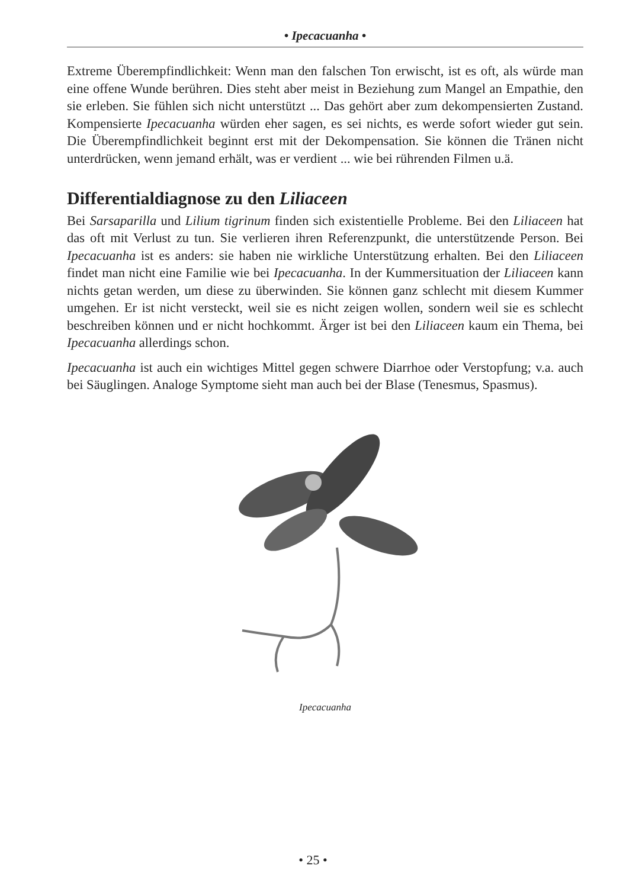• Ipecacuanha •
Extreme Überempfindlichkeit: Wenn man den falschen Ton erwischt, ist es oft, als würde man eine offene Wunde berühren. Dies steht aber meist in Beziehung zum Mangel an Empathie, den sie erleben. Sie fühlen sich nicht unterstützt ... Das gehört aber zum dekompensierten Zustand. Kompensierte Ipecacuanha würden eher sagen, es sei nichts, es werde sofort wieder gut sein. Die Überempfindlichkeit beginnt erst mit der Dekompensation. Sie können die Tränen nicht unterdrücken, wenn jemand erhält, was er verdient ... wie bei rührenden Filmen u.ä.
Differentialdiagnose zu den Liliaceen
Bei Sarsaparilla und Lilium tigrinum finden sich existentielle Probleme. Bei den Liliaceen hat das oft mit Verlust zu tun. Sie verlieren ihren Referenzpunkt, die unterstützende Person. Bei Ipecacuanha ist es anders: sie haben nie wirkliche Unterstützung erhalten. Bei den Liliaceen findet man nicht eine Familie wie bei Ipecacuanha. In der Kummersituation der Liliaceen kann nichts getan werden, um diese zu überwinden. Sie können ganz schlecht mit diesem Kummer umgehen. Er ist nicht versteckt, weil sie es nicht zeigen wollen, sondern weil sie es schlecht beschreiben können und er nicht hochkommt. Ärger ist bei den Liliaceen kaum ein Thema, bei Ipecacuanha allerdings schon.
Ipecacuanha ist auch ein wichtiges Mittel gegen schwere Diarrhoe oder Verstopfung; v.a. auch bei Säuglingen. Analoge Symptome sieht man auch bei der Blase (Tenesmus, Spasmus).
Ipecacuanha
• 25 •